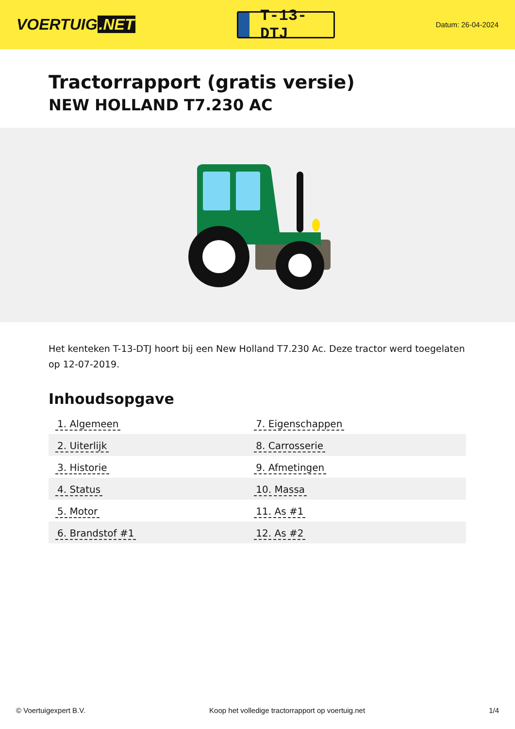VOERTUIG.NET
T-13-DTJ
Datum: 26-04-2024
Tractorrapport (gratis versie)
NEW HOLLAND T7.230 AC
Het kenteken T-13-DTJ hoort bij een New Holland T7.230 Ac. Deze tractor werd toegelaten op 12-07-2019.
Inhoudsopgave
| 1. Algemeen | 7. Eigenschappen |
| 2. Uiterlijk | 8. Carrosserie |
| 3. Historie | 9. Afmetingen |
| 4. Status | 10. Massa |
| 5. Motor | 11. As #1 |
| 6. Brandstof #1 | 12. As #2 |
© Voertuigexpert B.V. Koop het volledige tractorrapport op voertuig.net 1/4